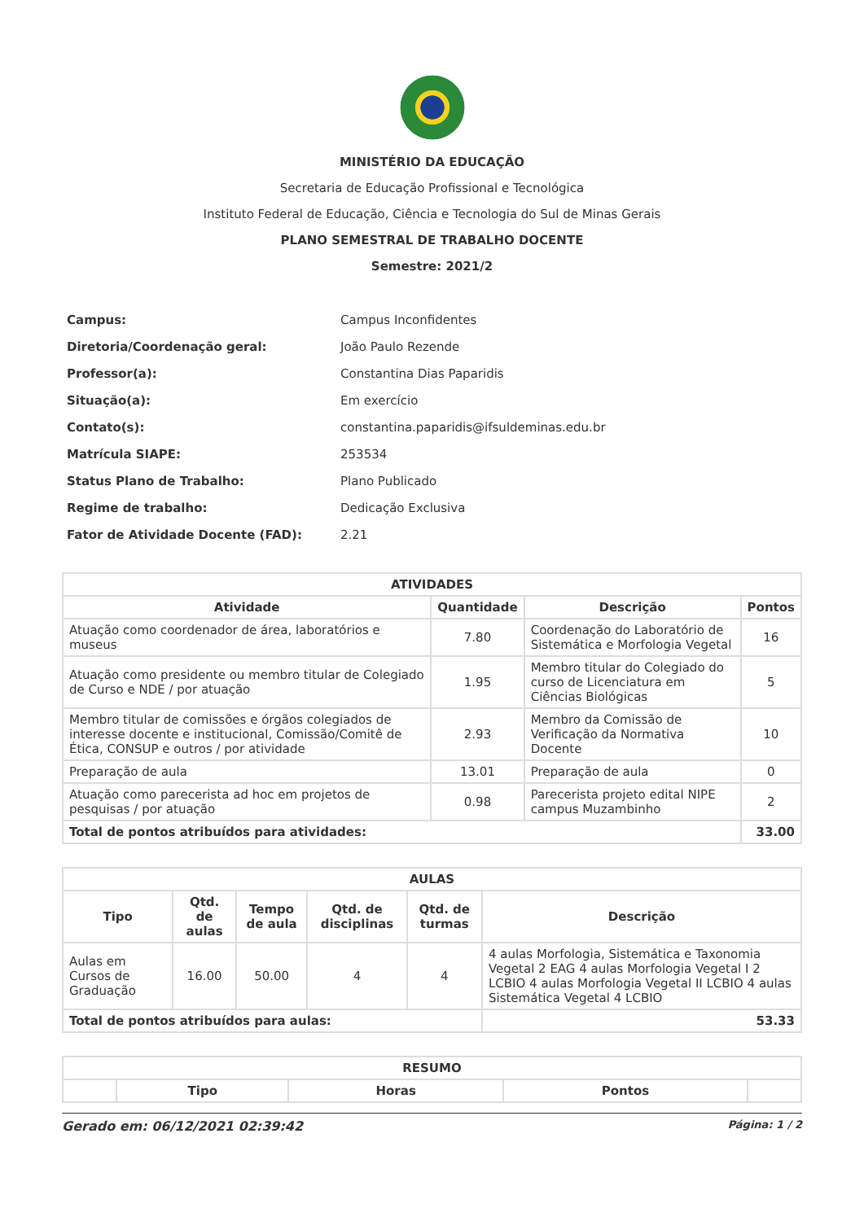MINISTÉRIO DA EDUCAÇÃO
Secretaria de Educação Profissional e Tecnológica
Instituto Federal de Educação, Ciência e Tecnologia do Sul de Minas Gerais
PLANO SEMESTRAL DE TRABALHO DOCENTE
Semestre: 2021/2
| Campus: | Campus Inconfidentes |
| Diretoria/Coordenação geral: | João Paulo Rezende |
| Professor(a): | Constantina Dias Paparidis |
| Situação(a): | Em exercício |
| Contato(s): | constantina.paparidis@ifsuldeminas.edu.br |
| Matrícula SIAPE: | 253534 |
| Status Plano de Trabalho: | Plano Publicado |
| Regime de trabalho: | Dedicação Exclusiva |
| Fator de Atividade Docente (FAD): | 2.21 |
| ATIVIDADES | | | |
| --- | --- | --- | --- |
| Atividade | Quantidade | Descrição | Pontos |
| Atuação como coordenador de área, laboratórios e museus | 7.80 | Coordenação do Laboratório de Sistemática e Morfologia Vegetal | 16 |
| Atuação como presidente ou membro titular de Colegiado de Curso e NDE / por atuação | 1.95 | Membro titular do Colegiado do curso de Licenciatura em Ciências Biológicas | 5 |
| Membro titular de comissões e órgãos colegiados de interesse docente e institucional, Comissão/Comitê de Ética, CONSUP e outros / por atividade | 2.93 | Membro da Comissão de Verificação da Normativa Docente | 10 |
| Preparação de aula | 13.01 | Preparação de aula | 0 |
| Atuação como parecerista ad hoc em projetos de pesquisas / por atuação | 0.98 | Parecerista projeto edital NIPE campus Muzambinho | 2 |
| Total de pontos atribuídos para atividades: | | | 33.00 |
| AULAS | | | | | |
| --- | --- | --- | --- | --- | --- |
| Tipo | Qtd. de aulas | Tempo de aula | Qtd. de disciplinas | Qtd. de turmas | Descrição |
| Aulas em Cursos de Graduação | 16.00 | 50.00 | 4 | 4 | 4 aulas Morfologia, Sistemática e Taxonomia Vegetal 2 EAG 4 aulas Morfologia Vegetal I 2 LCBIO 4 aulas Morfologia Vegetal II LCBIO 4 aulas Sistemática Vegetal 4 LCBIO |
| Total de pontos atribuídos para aulas: | | | | | 53.33 |
| RESUMO | | | | |
| --- | --- | --- | --- | --- |
| | Tipo | Horas | Pontos | |
Gerado em: 06/12/2021 02:39:42 Página: 1 / 2